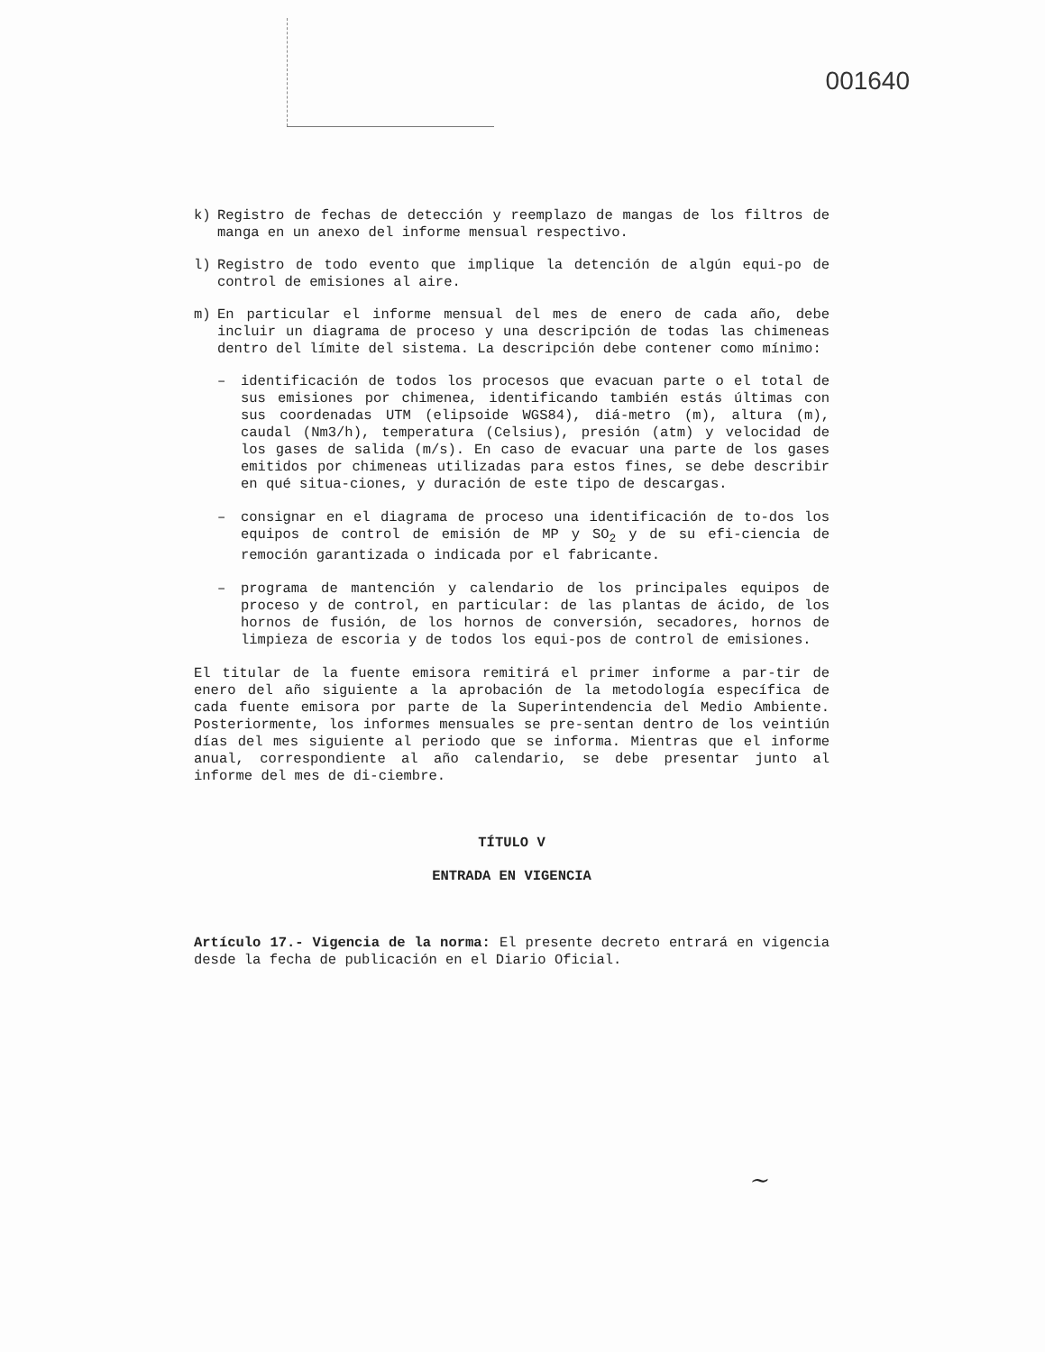001640
k) Registro de fechas de detección y reemplazo de mangas de los filtros de manga en un anexo del informe mensual respectivo.
l) Registro de todo evento que implique la detención de algún equi-po de control de emisiones al aire.
m) En particular el informe mensual del mes de enero de cada año, debe incluir un diagrama de proceso y una descripción de todas las chimeneas dentro del límite del sistema. La descripción debe contener como mínimo:
– identificación de todos los procesos que evacuan parte o el total de sus emisiones por chimenea, identificando también estás últimas con sus coordenadas UTM (elipsoide WGS84), diá-metro (m), altura (m), caudal (Nm3/h), temperatura (Celsius), presión (atm) y velocidad de los gases de salida (m/s). En caso de evacuar una parte de los gases emitidos por chimeneas utilizadas para estos fines, se debe describir en qué situa-ciones, y duración de este tipo de descargas.
– consignar en el diagrama de proceso una identificación de to-dos los equipos de control de emisión de MP y SO<sub>2</sub> y de su efi-ciencia de remoción garantizada o indicada por el fabricante.
– programa de mantención y calendario de los principales equipos de proceso y de control, en particular: de las plantas de ácido, de los hornos de fusión, de los hornos de conversión, secadores, hornos de limpieza de escoria y de todos los equi-pos de control de emisiones.
El titular de la fuente emisora remitirá el primer informe a par-tir de enero del año siguiente a la aprobación de la metodología específica de cada fuente emisora por parte de la Superintendencia del Medio Ambiente. Posteriormente, los informes mensuales se pre-sentan dentro de los veintiún días del mes siguiente al periodo que se informa. Mientras que el informe anual, correspondiente al año calendario, se debe presentar junto al informe del mes de di-ciembre.
TÍTULO V
ENTRADA EN VIGENCIA
Artículo 17.- Vigencia de la norma: El presente decreto entrará en vigencia desde la fecha de publicación en el Diario Oficial.
~